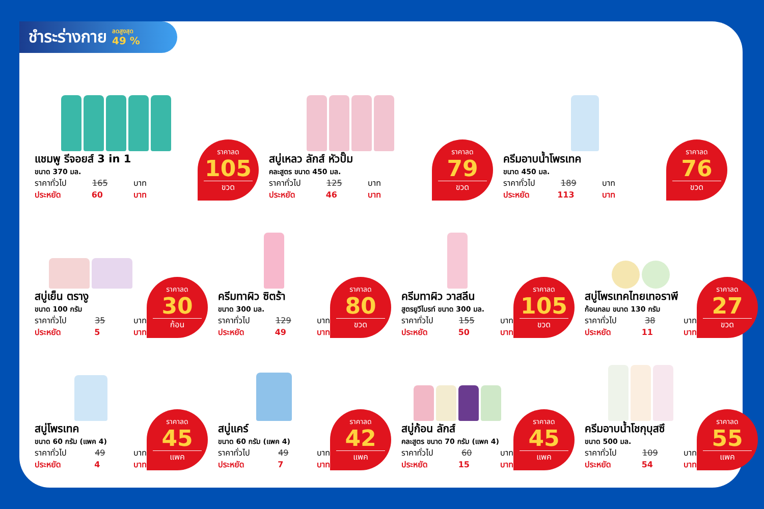ชำระร่างกาย ลดสูงสุด
49 %
แชมพู รีจอยส์ 3 in 1
ขนาด 370 มล.
ราคาทั่วไป 165 บาท
ประหยัด 60 บาท
ราคาลด
105
ขวด
สบู่เหลว ลักส์ หัวปั๊ม
คละสูตร ขนาด 450 มล.
ราคาทั่วไป 125 บาท
ประหยัด 46 บาท
ราคาลด
79
ขวด
ครีมอาบน้ำโพรเทค
ขนาด 450 มล.
ราคาทั่วไป 189 บาท
ประหยัด 113 บาท
ราคาลด
76
ขวด
สบู่เย็น ตรางู
ขนาด 100 กรัม
ราคาทั่วไป 35 บาท
ประหยัด 5 บาท
ราคาลด
30
ก้อน
ครีมทาผิว ซิตร้า
ขนาด 300 มล.
ราคาทั่วไป 129 บาท
ประหยัด 49 บาท
ราคาลด
80
ขวด
ครีมทาผิว วาสลีน
สูตรยูวีไบรท์ ขนาด 300 มล.
ราคาทั่วไป 155 บาท
ประหยัด 50 บาท
ราคาลด
105
ขวด
สบู่โพรเทคไทยเทอราพี
ก้อนกลม ขนาด 130 กรัม
ราคาทั่วไป 38 บาท
ประหยัด 11 บาท
ราคาลด
27
ขวด
สบู่โพรเทค
ขนาด 60 กรัม (แพค 4)
ราคาทั่วไป 49 บาท
ประหยัด 4 บาท
ราคาลด
45
แพค
สบู่แคร์
ขนาด 60 กรัม (แพค 4)
ราคาทั่วไป 49 บาท
ประหยัด 7 บาท
ราคาลด
42
แพค
สบู่ก้อน ลักส์
คละสูตร ขนาด 70 กรัม (แพค 4)
ราคาทั่วไป 60 บาท
ประหยัด 15 บาท
ราคาลด
45
แพค
ครีมอาบน้ำโชกุบุสซึ
ขนาด 500 มล.
ราคาทั่วไป 109 บาท
ประหยัด 54 บาท
ราคาลด
55
แพค